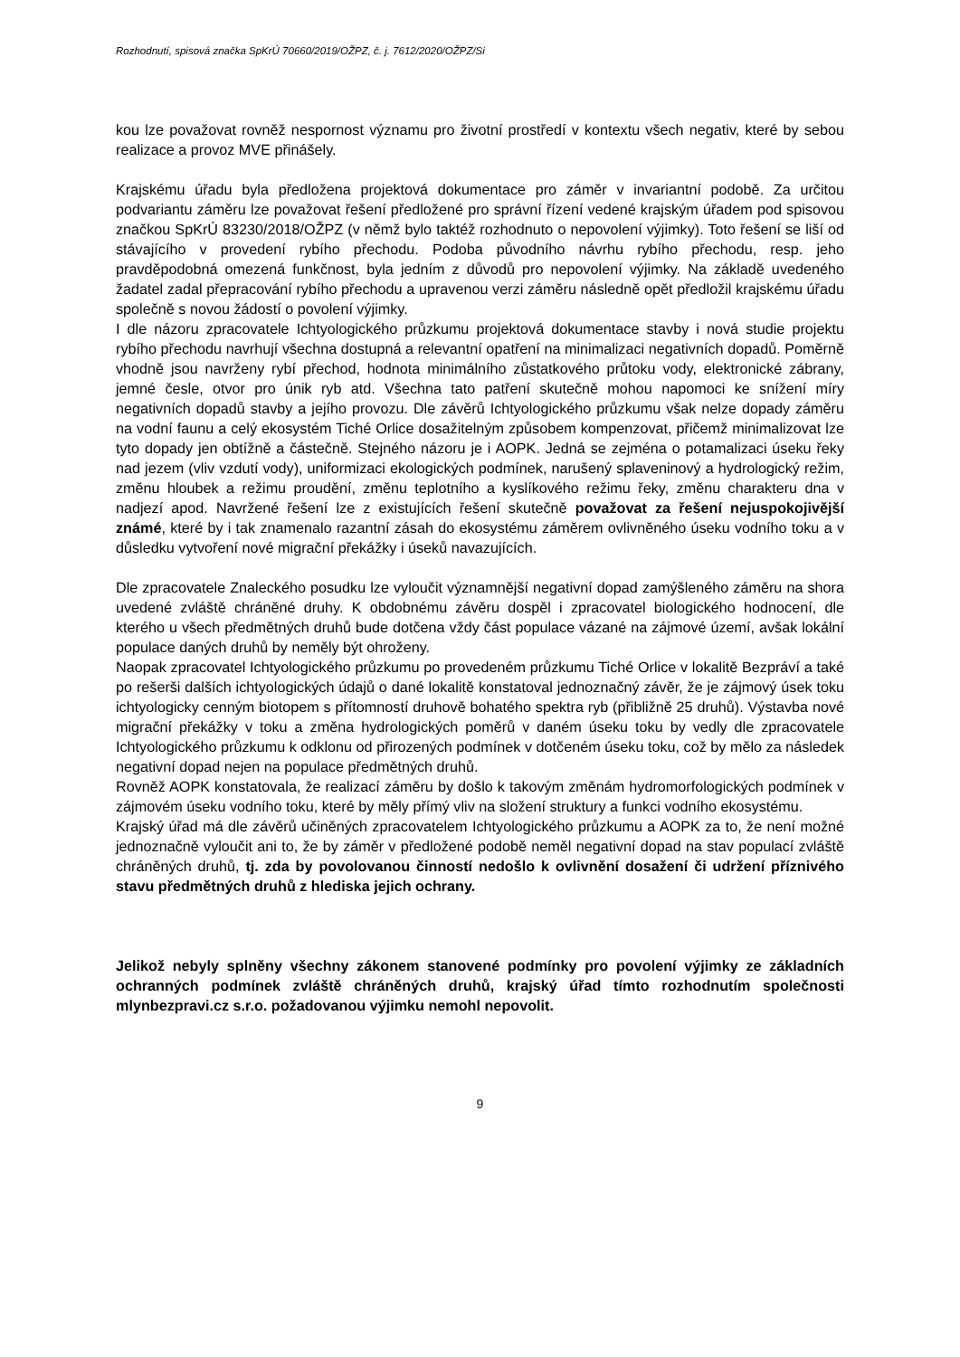Rozhodnutí, spisová značka SpKrÚ 70660/2019/OŽPZ, č. j. 7612/2020/OŽPZ/Si
kou lze považovat rovněž nespornost významu pro životní prostředí v kontextu všech negativ, které by sebou realizace a provoz MVE přinášely.
Krajskému úřadu byla předložena projektová dokumentace pro záměr v invariantní podobě. Za určitou podvariantu záměru lze považovat řešení předložené pro správní řízení vedené krajským úřadem pod spisovou značkou SpKrÚ 83230/2018/OŽPZ (v němž bylo taktéž rozhodnuto o nepovolení výjimky). Toto řešení se liší od stávajícího v provedení rybího přechodu. Podoba původního návrhu rybího přechodu, resp. jeho pravděpodobná omezená funkčnost, byla jedním z důvodů pro nepovolení výjimky. Na základě uvedeného žadatel zadal přepracování rybího přechodu a upravenou verzi záměru následně opět předložil krajskému úřadu společně s novou žádostí o povolení výjimky.
I dle názoru zpracovatele Ichtyologického průzkumu projektová dokumentace stavby i nová studie projektu rybího přechodu navrhují všechna dostupná a relevantní opatření na minimalizaci negativních dopadů. Poměrně vhodně jsou navrženy rybí přechod, hodnota minimálního zůstatkového průtoku vody, elektronické zábrany, jemné česle, otvor pro únik ryb atd. Všechna tato patření skutečně mohou napomoci ke snížení míry negativních dopadů stavby a jejího provozu. Dle závěrů Ichtyologického průzkumu však nelze dopady záměru na vodní faunu a celý ekosystém Tiché Orlice dosažitelným způsobem kompenzovat, přičemž minimalizovat lze tyto dopady jen obtížně a částečně. Stejného názoru je i AOPK. Jedná se zejména o potamalizaci úseku řeky nad jezem (vliv vzdutí vody), uniformizaci ekologických podmínek, narušený splaveninový a hydrologický režim, změnu hloubek a režimu proudění, změnu teplotního a kyslíkového režimu řeky, změnu charakteru dna v nadjezí apod. Navržené řešení lze z existujících řešení skutečně považovat za řešení nejuspokojivější známé, které by i tak znamenalo razantní zásah do ekosystému záměrem ovlivněného úseku vodního toku a v důsledku vytvoření nové migrační překážky i úseků navazujících.
Dle zpracovatele Znaleckého posudku lze vyloučit významnější negativní dopad zamýšleného záměru na shora uvedené zvláště chráněné druhy. K obdobnému závěru dospěl i zpracovatel biologického hodnocení, dle kterého u všech předmětných druhů bude dotčena vždy část populace vázané na zájmové území, avšak lokální populace daných druhů by neměly být ohroženy.
Naopak zpracovatel Ichtyologického průzkumu po provedeném průzkumu Tiché Orlice v lokalitě Bezpráví a také po rešerši dalších ichtyologických údajů o dané lokalitě konstatoval jednoznačný závěr, že je zájmový úsek toku ichtyologicky cenným biotopem s přítomností druhově bohatého spektra ryb (přibližně 25 druhů). Výstavba nové migrační překážky v toku a změna hydrologických poměrů v daném úseku toku by vedly dle zpracovatele Ichtyologického průzkumu k odklonu od přirozených podmínek v dotčeném úseku toku, což by mělo za následek negativní dopad nejen na populace předmětných druhů.
Rovněž AOPK konstatovala, že realizací záměru by došlo k takovým změnám hydromorfologických podmínek v zájmovém úseku vodního toku, které by měly přímý vliv na složení struktury a funkci vodního ekosystému.
Krajský úřad má dle závěrů učiněných zpracovatelem Ichtyologického průzkumu a AOPK za to, že není možné jednoznačně vyloučit ani to, že by záměr v předložené podobě neměl negativní dopad na stav populací zvláště chráněných druhů, tj. zda by povolovanou činností nedošlo k ovlivnění dosažení či udržení příznivého stavu předmětných druhů z hlediska jejich ochrany.
Jelikož nebyly splněny všechny zákonem stanovené podmínky pro povolení výjimky ze základních ochranných podmínek zvláště chráněných druhů, krajský úřad tímto rozhodnutím společnosti mlynbezpravi.cz s.r.o. požadovanou výjimku nemohl nepovolit.
9